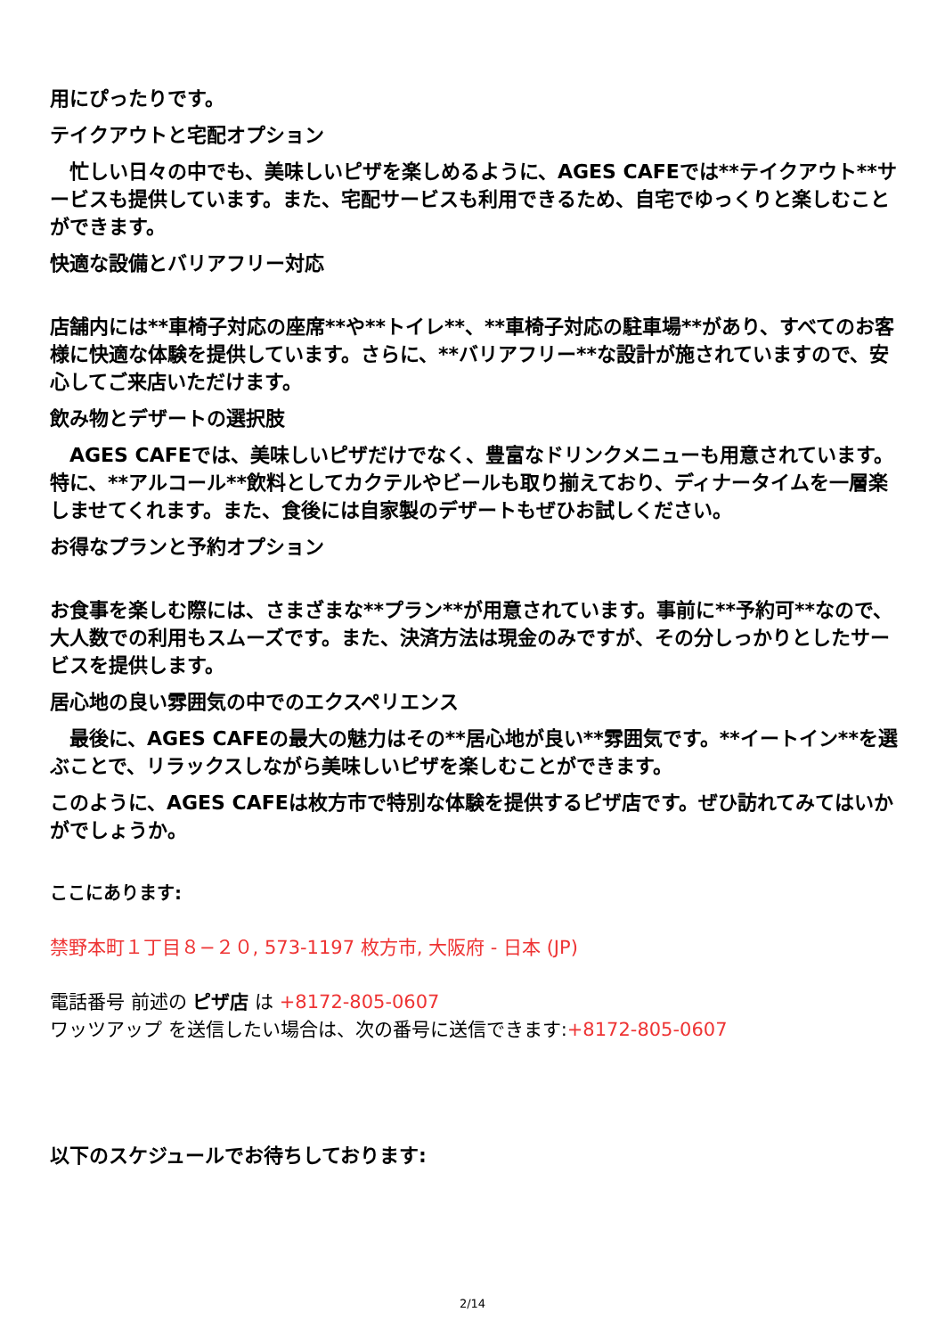用にぴったりです。
テイクアウトと宅配オプション
　忙しい日々の中でも、美味しいピザを楽しめるように、AGES CAFEでは**テイクアウト**サービスも提供しています。また、宅配サービスも利用できるため、自宅でゆっくりと楽しむことができます。
快適な設備とバリアフリー対応
店舗内には**車椅子対応の座席**や**トイレ**、**車椅子対応の駐車場**があり、すべてのお客様に快適な体験を提供しています。さらに、**バリアフリー**な設計が施されていますので、安心してご来店いただけます。
飲み物とデザートの選択肢
　AGES CAFEでは、美味しいピザだけでなく、豊富なドリンクメニューも用意されています。特に、**アルコール**飲料としてカクテルやビールも取り揃えており、ディナータイムを一層楽しませてくれます。また、食後には自家製のデザートもぜひお試しください。
お得なプランと予約オプション
お食事を楽しむ際には、さまざまな**プラン**が用意されています。事前に**予約可**なので、大人数での利用もスムーズです。また、決済方法は現金のみですが、その分しっかりとしたサービスを提供します。
居心地の良い雰囲気の中でのエクスペリエンス
　最後に、AGES CAFEの最大の魅力はその**居心地が良い**雰囲気です。**イートイン**を選ぶことで、リラックスしながら美味しいピザを楽しむことができます。
このように、AGES CAFEは枚方市で特別な体験を提供するピザ店です。ぜひ訪れてみてはいかがでしょうか。
ここにあります:
禁野本町１丁目８−２０, 573-1197 枚方市, 大阪府 - 日本 (JP)
電話番号 前述の ピザ店 は +8172-805-0607
ワッツアップ を送信したい場合は、次の番号に送信できます:+8172-805-0607
以下のスケジュールでお待ちしております:
2/14